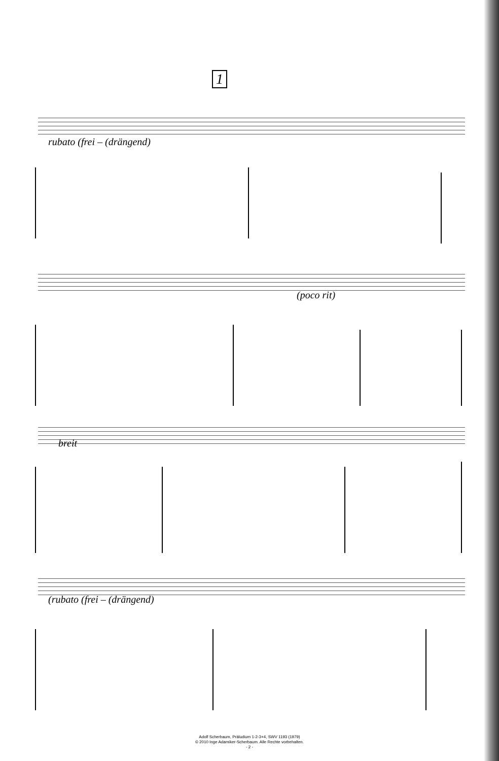1
rubato (frei – (drängend)
(poco rit)
breit
(rubato (frei – (drängend)
Adolf Scherbaum, Präludium 1-2-3+4, SWV 1193 (1979)
© 2010 Inge Adamiker-Scherbaum. Alle Rechte vorbehalten.
- 2 -